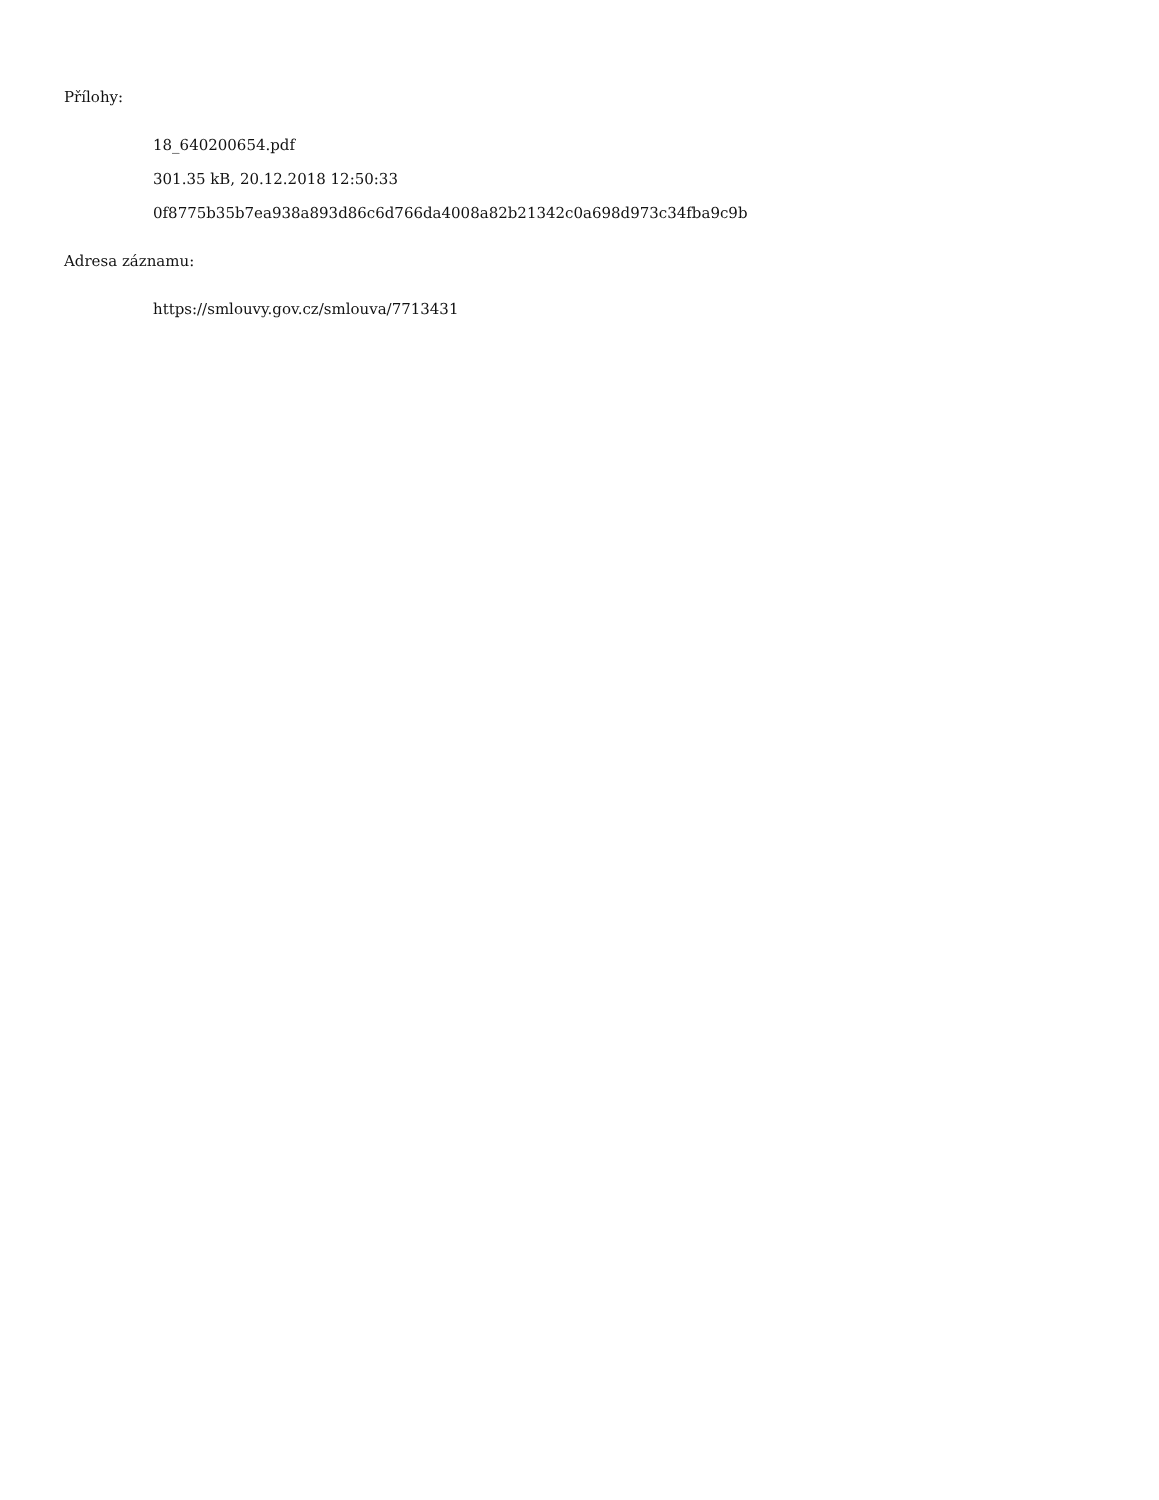Přílohy:
18_640200654.pdf
301.35 kB, 20.12.2018 12:50:33
0f8775b35b7ea938a893d86c6d766da4008a82b21342c0a698d973c34fba9c9b
Adresa záznamu:
https://smlouvy.gov.cz/smlouva/7713431